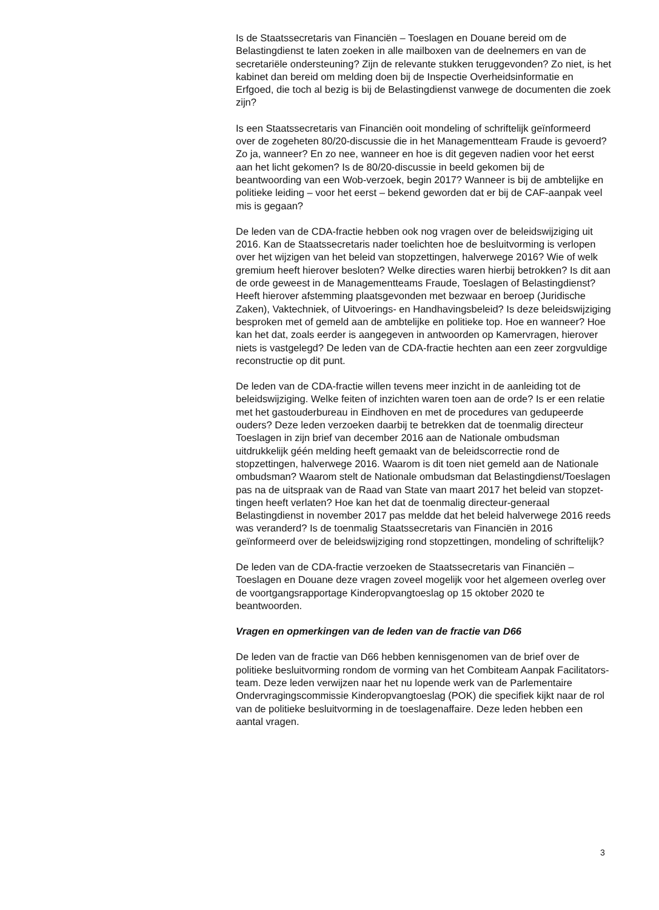Is de Staatssecretaris van Financiën – Toeslagen en Douane bereid om de Belastingdienst te laten zoeken in alle mailboxen van de deelnemers en van de secretariële ondersteuning? Zijn de relevante stukken terugge­vonden? Zo niet, is het kabinet dan bereid om melding doen bij de Inspectie Overheidsinformatie en Erfgoed, die toch al bezig is bij de Belastingdienst vanwege de documenten die zoek zijn?
Is een Staatssecretaris van Financiën ooit mondeling of schriftelijk geïnformeerd over de zogeheten 80/20-discussie die in het Manage­mentteam Fraude is gevoerd? Zo ja, wanneer? En zo nee, wanneer en hoe is dit gegeven nadien voor het eerst aan het licht gekomen? Is de 80/20-discussie in beeld gekomen bij de beantwoording van een Wob-verzoek, begin 2017? Wanneer is bij de ambtelijke en politieke leiding – voor het eerst – bekend geworden dat er bij de CAF-aanpak veel mis is gegaan?
De leden van de CDA-fractie hebben ook nog vragen over de beleidswij­ziging uit 2016. Kan de Staatssecretaris nader toelichten hoe de besluit­vorming is verlopen over het wijzigen van het beleid van stopzettingen, halverwege 2016? Wie of welk gremium heeft hierover besloten? Welke directies waren hierbij betrokken? Is dit aan de orde geweest in de Managementteams Fraude, Toeslagen of Belastingdienst? Heeft hierover afstemming plaatsgevonden met bezwaar en beroep (Juridische Zaken), Vaktechniek, of Uitvoerings- en Handhavingsbeleid? Is deze beleidswij­ziging besproken met of gemeld aan de ambtelijke en politieke top. Hoe en wanneer? Hoe kan het dat, zoals eerder is aangegeven in antwoorden op Kamervragen, hierover niets is vastgelegd? De leden van de CDA-fractie hechten aan een zeer zorgvuldige reconstructie op dit punt.
De leden van de CDA-fractie willen tevens meer inzicht in de aanleiding tot de beleidswijziging. Welke feiten of inzichten waren toen aan de orde? Is er een relatie met het gastouderbureau in Eindhoven en met de procedures van gedupeerde ouders? Deze leden verzoeken daarbij te betrekken dat de toenmalig directeur Toeslagen in zijn brief van december 2016 aan de Nationale ombudsman uitdrukkelijk géén melding heeft gemaakt van de beleidscorrectie rond de stopzettingen, halverwege 2016. Waarom is dit toen niet gemeld aan de Nationale ombudsman? Waarom stelt de Nationale ombudsman dat Belastingdienst/Toeslagen pas na de uitspraak van de Raad van State van maart 2017 het beleid van stopzet­tingen heeft verlaten? Hoe kan het dat de toenmalig directeur-generaal Belastingdienst in november 2017 pas meldde dat het beleid halverwege 2016 reeds was veranderd? Is de toenmalig Staatssecretaris van Financiën in 2016 geïnformeerd over de beleidswijziging rond stopzettingen, mondeling of schriftelijk?
De leden van de CDA-fractie verzoeken de Staatssecretaris van Financiën – Toeslagen en Douane deze vragen zoveel mogelijk voor het algemeen overleg over de voortgangsrapportage Kinderopvangtoeslag op 15 oktober 2020 te beantwoorden.
Vragen en opmerkingen van de leden van de fractie van D66
De leden van de fractie van D66 hebben kennisgenomen van de brief over de politieke besluitvorming rondom de vorming van het Combiteam Aanpak Facilitators-team. Deze leden verwijzen naar het nu lopende werk van de Parlementaire Ondervragingscommissie Kinderopvangtoeslag (POK) die specifiek kijkt naar de rol van de politieke besluitvorming in de toeslagenaffaire. Deze leden hebben een aantal vragen.
3